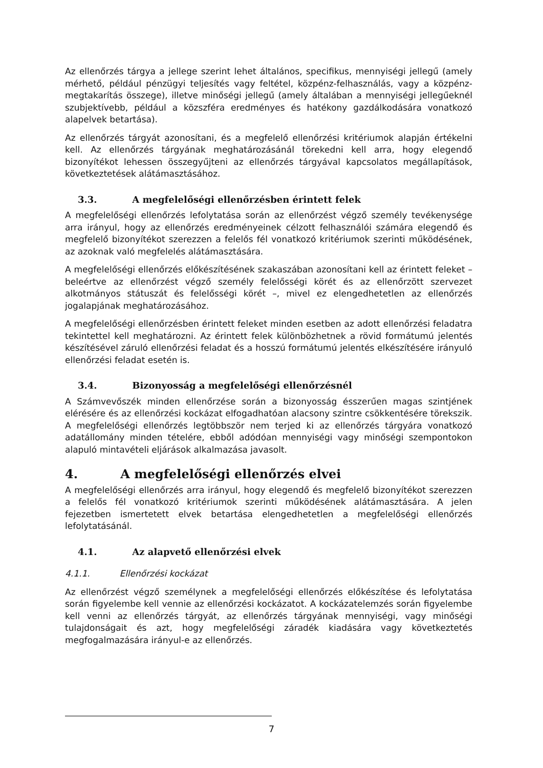Az ellenőrzés tárgya a jellege szerint lehet általános, specifikus, mennyiségi jellegű (amely mérhető, például pénzügyi teljesítés vagy feltétel, közpénz-felhasználás, vagy a közpénz-megtakarítás összege), illetve minőségi jellegű (amely általában a mennyiségi jellegűeknél szubjektívebb, például a közszféra eredményes és hatékony gazdálkodására vonatkozó alapelvek betartása).
Az ellenőrzés tárgyát azonosítani, és a megfelelő ellenőrzési kritériumok alapján értékelni kell. Az ellenőrzés tárgyának meghatározásánál törekedni kell arra, hogy elegendő bizonyítékot lehessen összegyűjteni az ellenőrzés tárgyával kapcsolatos megállapítások, következtetések alátámasztásához.
3.3. A megfelelőségi ellenőrzésben érintett felek
A megfelelőségi ellenőrzés lefolytatása során az ellenőrzést végző személy tevékenysége arra irányul, hogy az ellenőrzés eredményeinek célzott felhasználói számára elegendő és megfelelő bizonyítékot szerezzen a felelős fél vonatkozó kritériumok szerinti működésének, az azoknak való megfelelés alátámasztására.
A megfelelőségi ellenőrzés előkészítésének szakaszában azonosítani kell az érintett feleket – beleértve az ellenőrzést végző személy felelősségi körét és az ellenőrzött szervezet alkotmányos státuszát és felelősségi körét –, mivel ez elengedhetetlen az ellenőrzés jogalapjának meghatározásához.
A megfelelőségi ellenőrzésben érintett feleket minden esetben az adott ellenőrzési feladatra tekintettel kell meghatározni. Az érintett felek különbözhetnek a rövid formátumú jelentés készítésével záruló ellenőrzési feladat és a hosszú formátumú jelentés elkészítésére irányuló ellenőrzési feladat esetén is.
3.4. Bizonyosság a megfelelőségi ellenőrzésnél
A Számvevőszék minden ellenőrzése során a bizonyosság ésszerűen magas szintjének elérésére és az ellenőrzési kockázat elfogadhatóan alacsony szintre csökkentésére törekszik. A megfelelőségi ellenőrzés legtöbbször nem terjed ki az ellenőrzés tárgyára vonatkozó adatállomány minden tételére, ebből adódóan mennyiségi vagy minőségi szempontokon alapuló mintavételi eljárások alkalmazása javasolt.
4. A megfelelőségi ellenőrzés elvei
A megfelelőségi ellenőrzés arra irányul, hogy elegendő és megfelelő bizonyítékot szerezzen a felelős fél vonatkozó kritériumok szerinti működésének alátámasztására. A jelen fejezetben ismertetett elvek betartása elengedhetetlen a megfelelőségi ellenőrzés lefolytatásánál.
4.1. Az alapvető ellenőrzési elvek
4.1.1. Ellenőrzési kockázat
Az ellenőrzést végző személynek a megfelelőségi ellenőrzés előkészítése és lefolytatása során figyelembe kell vennie az ellenőrzési kockázatot. A kockázatelemzés során figyelembe kell venni az ellenőrzés tárgyát, az ellenőrzés tárgyának mennyiségi, vagy minőségi tulajdonságait és azt, hogy megfelelőségi záradék kiadására vagy következtetés megfogalmazására irányul-e az ellenőrzés.
7